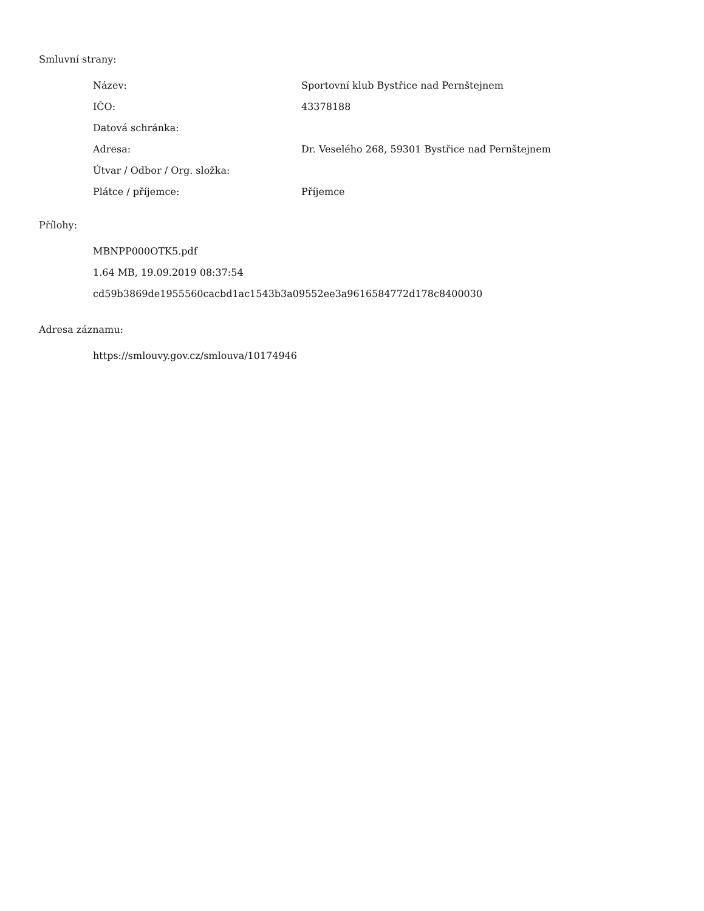Smluvní strany:
| Název: | Sportovní klub Bystřice nad Pernštejnem |
| IČO: | 43378188 |
| Datová schránka: | |
| Adresa: | Dr. Veselého 268, 59301 Bystřice nad Pernštejnem |
| Útvar / Odbor / Org. složka: | |
| Plátce / příjemce: | Příjemce |
Přílohy:
MBNPP000OTK5.pdf
1.64 MB, 19.09.2019 08:37:54
cd59b3869de1955560cacbd1ac1543b3a09552ee3a9616584772d178c8400030
Adresa záznamu:
https://smlouvy.gov.cz/smlouva/10174946